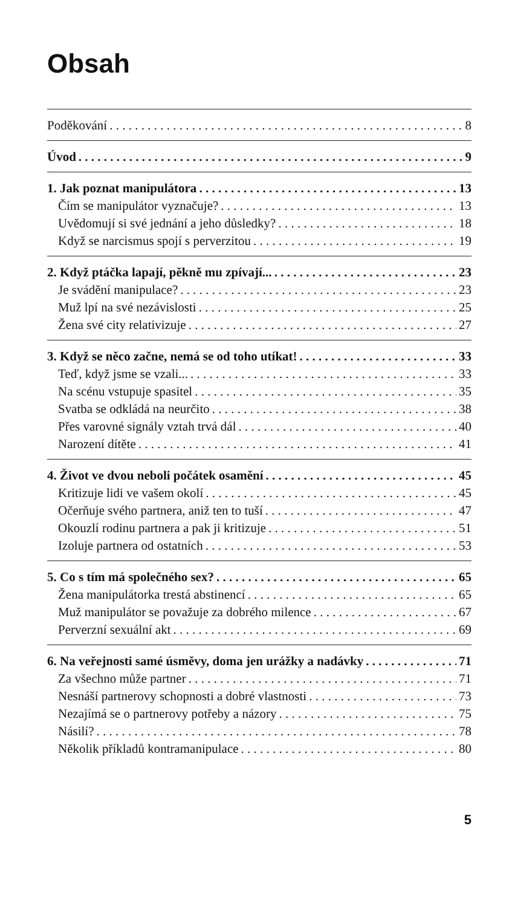Obsah
Poděkování 8
Úvod 9
1. Jak poznat manipulátora 13
Čím se manipulátor vyznačuje? 13
Uvědomují si své jednání a jeho důsledky? 18
Když se narcismus spojí s perverzitou 19
2. Když ptáčka lapají, pěkně mu zpívají... 23
Je svádění manipulace? 23
Muž lpí na své nezávislosti 25
Žena své city relativizuje 27
3. Když se něco začne, nemá se od toho utíkat! 33
Teď, když jsme se vzali... 33
Na scénu vstupuje spasitel 35
Svatba se odkládá na neurčito 38
Přes varovné signály vztah trvá dál 40
Narození dítěte 41
4. Život ve dvou neboli počátek osamění 45
Kritizuje lidi ve vašem okolí 45
Očerňuje svého partnera, aniž ten to tuší 47
Okouzlí rodinu partnera a pak ji kritizuje 51
Izoluje partnera od ostatních 53
5. Co s tím má společného sex? 65
Žena manipulátorka trestá abstinencí 65
Muž manipulátor se považuje za dobrého milence 67
Perverzní sexuální akt 69
6. Na veřejnosti samé úsměvy, doma jen urážky a nadávky 71
Za všechno může partner 71
Nesnáší partnerovy schopnosti a dobré vlastnosti 73
Nezajímá se o partnerovy potřeby a názory 75
Násilí? 78
Několik příkladů kontramanipulace 80
5